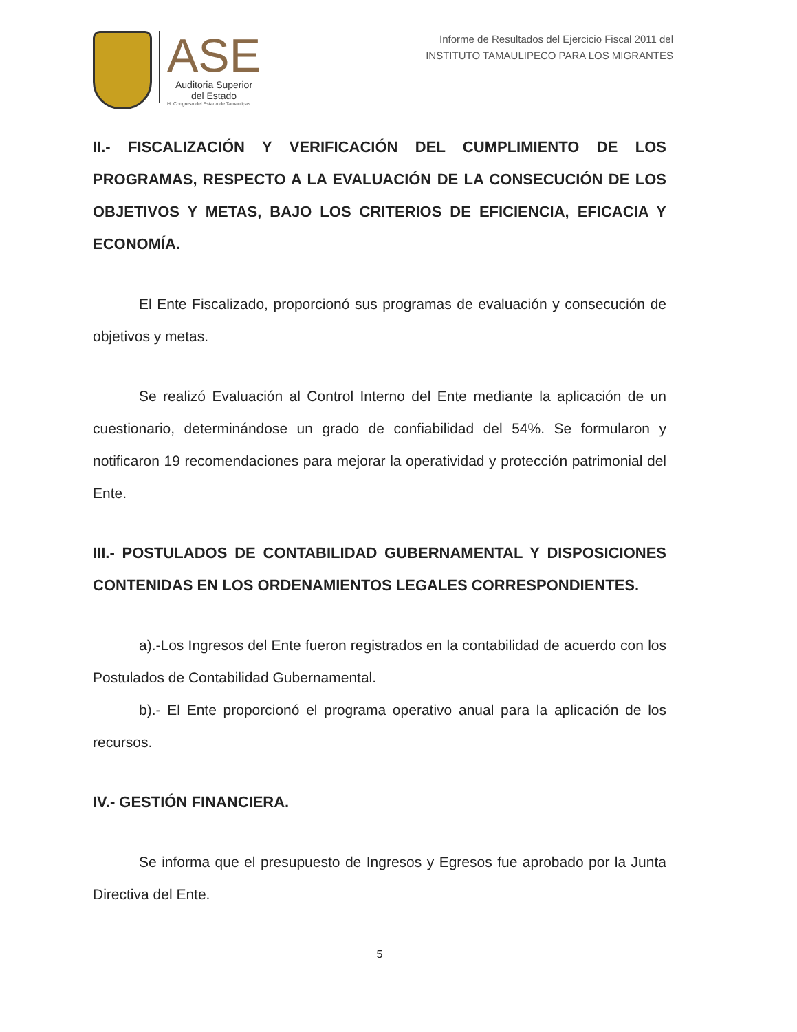ASE
Auditoria Superior
del Estado
H. Congreso del Estado de Tamaulipas
Informe de Resultados del Ejercicio Fiscal 2011 del
INSTITUTO TAMAULIPECO PARA LOS MIGRANTES
II.- FISCALIZACIÓN Y VERIFICACIÓN DEL CUMPLIMIENTO DE LOS PROGRAMAS, RESPECTO A LA EVALUACIÓN DE LA CONSECUCIÓN DE LOS OBJETIVOS Y METAS, BAJO LOS CRITERIOS DE EFICIENCIA, EFICACIA Y ECONOMÍA.
El Ente Fiscalizado, proporcionó sus programas de evaluación y consecución de objetivos y metas.
Se realizó Evaluación al Control Interno del Ente mediante la aplicación de un cuestionario, determinándose un grado de confiabilidad del 54%. Se formularon y notificaron 19 recomendaciones para mejorar la operatividad y protección patrimonial del Ente.
III.- POSTULADOS DE CONTABILIDAD GUBERNAMENTAL Y DISPOSICIONES CONTENIDAS EN LOS ORDENAMIENTOS LEGALES CORRESPONDIENTES.
a).-Los Ingresos del Ente fueron registrados en la contabilidad de acuerdo con los Postulados de Contabilidad Gubernamental.
b).- El Ente proporcionó el programa operativo anual para la aplicación de los recursos.
IV.- GESTIÓN FINANCIERA.
Se informa que el presupuesto de Ingresos y Egresos fue aprobado por la Junta Directiva del Ente.
5